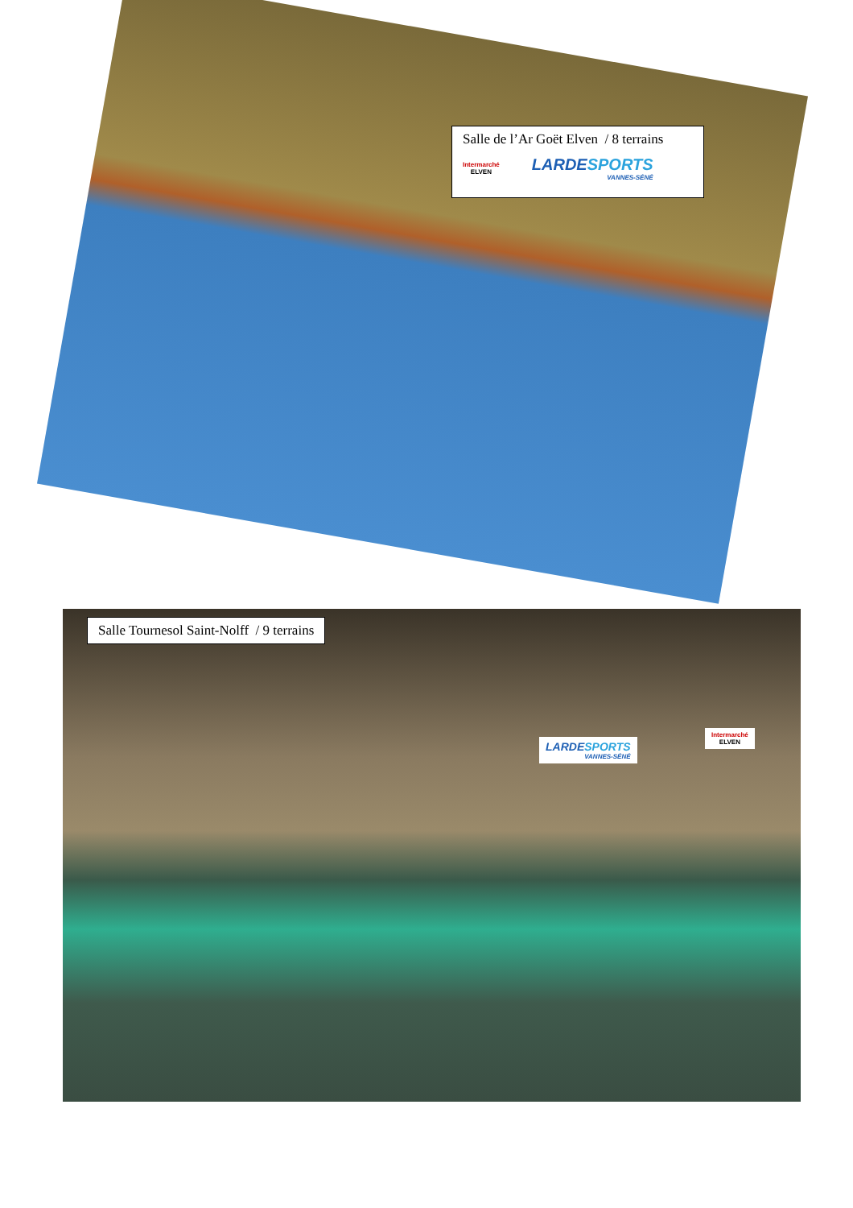Salle de l’Ar Goët Elven / 8 terrains
Intermarché
ELVEN
LARDESPORTS
VANNES-SÉNÉ
Salle Tournesol Saint-Nolff / 9 terrains
LARDESPORTS
VANNES-SÉNÉ
Intermarché
ELVEN